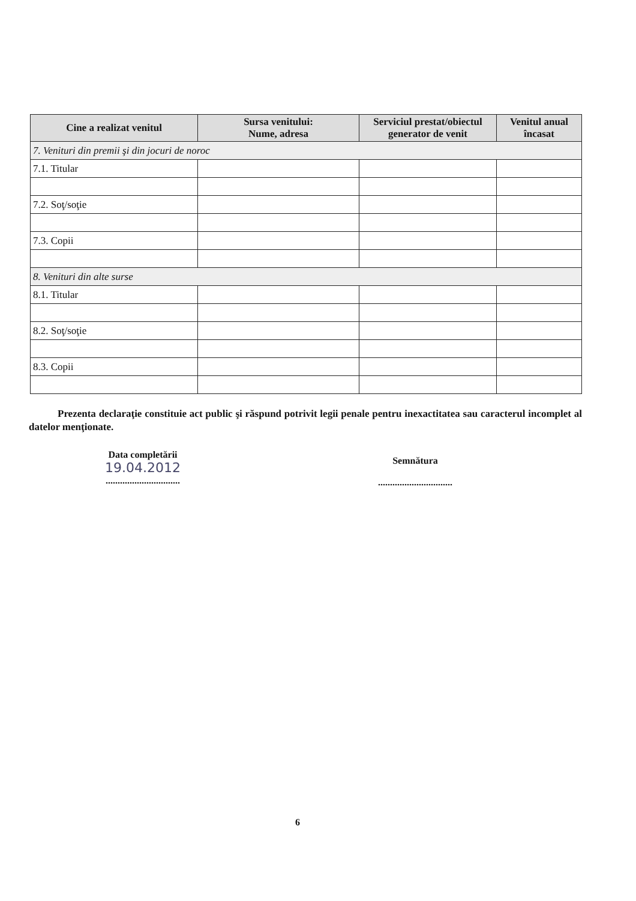| Cine a realizat venitul | Sursa venitului: Nume, adresa | Serviciul prestat/obiectul generator de venit | Venitul anual încasat |
| --- | --- | --- | --- |
| 7. Venituri din premii şi din jocuri de noroc | | | |
| 7.1. Titular | | | |
| 7.2. Soţ/soţie | | | |
| 7.3. Copii | | | |
| 8. Venituri din alte surse | | | |
| 8.1. Titular | | | |
| 8.2. Soţ/soţie | | | |
| 8.3. Copii | | | |
Prezenta declaraţie constituie act public şi răspund potrivit legii penale pentru inexactitatea sau caracterul incomplet al datelor menţionate.
Data completării
19.04.2012
...............................
Semnătura
...............................
6